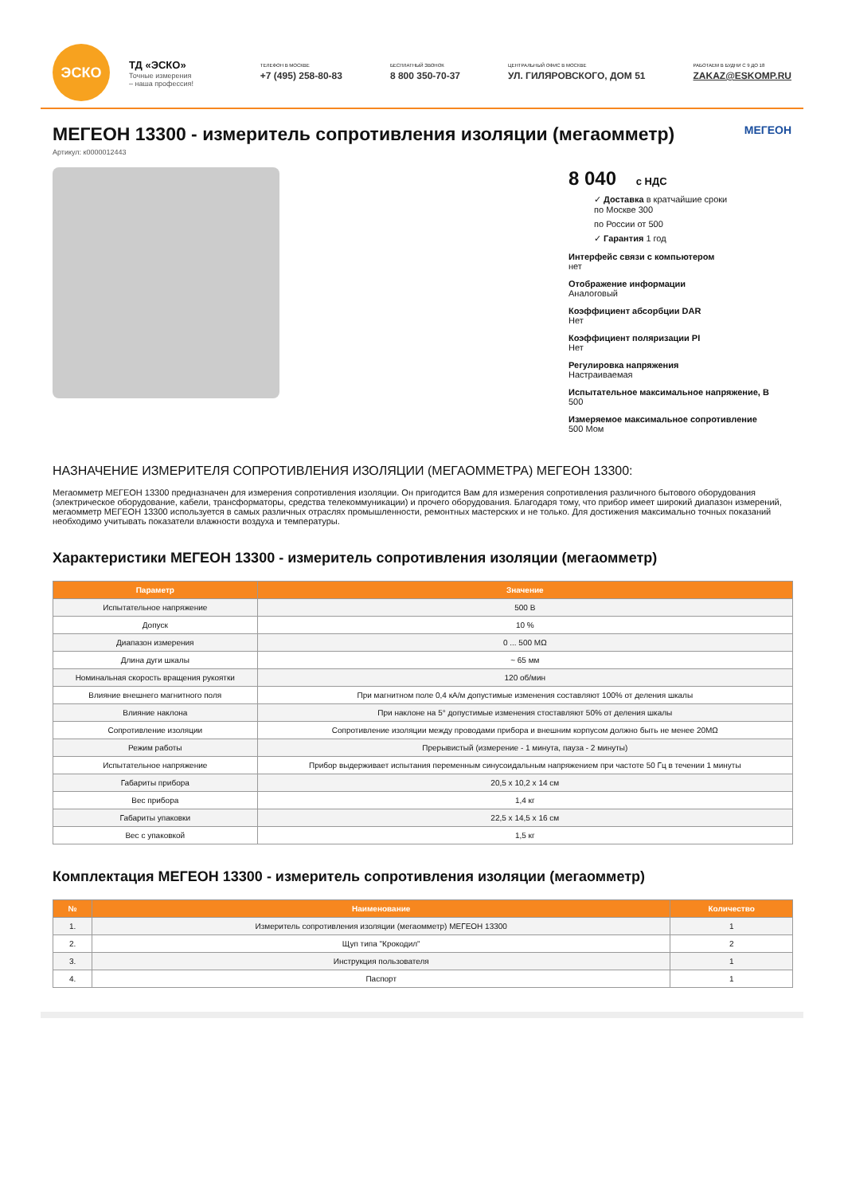ЭСКО
ТД «ЭСКО»
Точные измерения
– наша профессия!
ТЕЛЕФОН В МОСКВЕ
+7 (495) 258-80-83
БЕСПЛАТНЫЙ ЗВОНОК
8 800 350-70-37
ЦЕНТРАЛЬНЫЙ ОФИС В МОСКВЕ
УЛ. ГИЛЯРОВСКОГО, ДОМ 51
РАБОТАЕМ В БУДНИ С 9 ДО 18
ZAKAZ@ESKOMP.RU
МЕГЕОН 13300 - измеритель сопротивления изоляции (мегаомметр) МЕГЕОН
Артикул: к0000012443
8 040 с НДС
✓ Доставка в кратчайшие сроки
по Москве 300
по России от 500
✓ Гарантия 1 год
Интерфейс связи с компьютером
нет
Отображение информации
Аналоговый
Коэффициент абсорбции DAR
Нет
Коэффициент поляризации PI
Нет
Регулировка напряжения
Настраиваемая
Испытательное максимальное напряжение, В
500
Измеряемое максимальное сопротивление
500 Мом
НАЗНАЧЕНИЕ ИЗМЕРИТЕЛЯ СОПРОТИВЛЕНИЯ ИЗОЛЯЦИИ (МЕГАОММЕТРА) МЕГЕОН 13300:
Мегаомметр МЕГЕОН 13300 предназначен для измерения сопротивления изоляции. Он пригодится Вам для измерения сопротивления различного бытового оборудования (электрическое оборудование, кабели, трансформаторы, средства телекоммуникации) и прочего оборудования. Благодаря тому, что прибор имеет широкий диапазон измерений, мегаомметр МЕГЕОН 13300 используется в самых различных отраслях промышленности, ремонтных мастерских и не только. Для достижения максимально точных показаний необходимо учитывать показатели влажности воздуха и температуры.
Характеристики МЕГЕОН 13300 - измеритель сопротивления изоляции (мегаомметр)
| Параметр | Значение |
| --- | --- |
| Испытательное напряжение | 500 В |
| Допуск | 10 % |
| Диапазон измерения | 0 ... 500 MΩ |
| Длина дуги шкалы | ~ 65 мм |
| Номинальная скорость вращения рукоятки | 120 об/мин |
| Влияние внешнего магнитного поля | При магнитном поле 0,4 кА/м допустимые изменения составляют 100% от деления шкалы |
| Влияние наклона | При наклоне на 5° допустимые изменения стоставляют 50% от деления шкалы |
| Сопротивление изоляции | Сопротивление изоляции между проводами прибора и внешним корпусом должно быть не менее 20MΩ |
| Режим работы | Прерывистый (измерение - 1 минута, пауза - 2 минуты) |
| Испытательное напряжение | Прибор выдерживает испытания переменным синусоидальным напряжением при частоте 50 Гц в течении 1 минуты |
| Габариты прибора | 20,5 x 10,2 x 14 см |
| Вес прибора | 1,4 кг |
| Габариты упаковки | 22,5 x 14,5 x 16 см |
| Вес с упаковкой | 1,5 кг |
Комплектация МЕГЕОН 13300 - измеритель сопротивления изоляции (мегаомметр)
| № | Наименование | Количество |
| --- | --- | --- |
| 1. | Измеритель сопротивления изоляции (мегаомметр) МЕГЕОН 13300 | 1 |
| 2. | Щуп типа "Крокодил" | 2 |
| 3. | Инструкция пользователя | 1 |
| 4. | Паспорт | 1 |